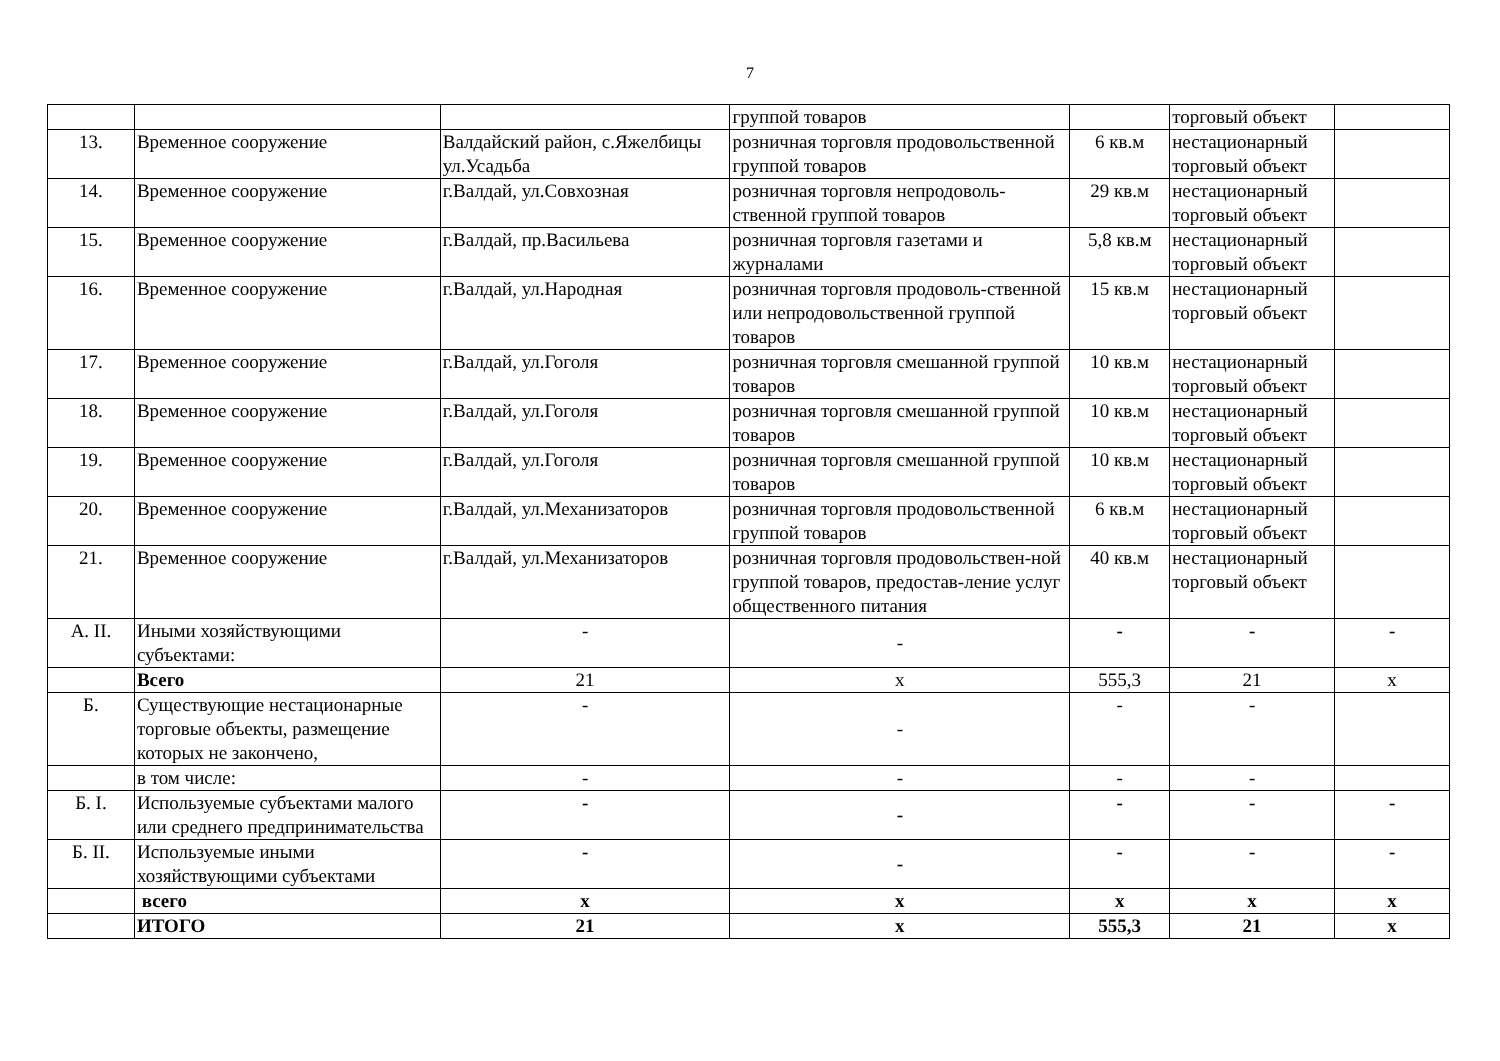7
| | | | группой товаров | | торговый объект | |
| 13. | Временное сооружение | Валдайский район, с.Яжелбицы ул.Усадьба | розничная торговля продовольственной группой товаров | 6 кв.м | нестационарный торговый объект | |
| 14. | Временное сооружение | г.Валдай, ул.Совхозная | розничная торговля непродоволь-ственной группой товаров | 29 кв.м | нестационарный торговый объект | |
| 15. | Временное сооружение | г.Валдай, пр.Васильева | розничная торговля газетами и журналами | 5,8 кв.м | нестационарный торговый объект | |
| 16. | Временное сооружение | г.Валдай, ул.Народная | розничная торговля продоволь-ственной или непродовольственной группой товаров | 15 кв.м | нестационарный торговый объект | |
| 17. | Временное сооружение | г.Валдай, ул.Гоголя | розничная торговля смешанной группой товаров | 10 кв.м | нестационарный торговый объект | |
| 18. | Временное сооружение | г.Валдай, ул.Гоголя | розничная торговля смешанной группой товаров | 10 кв.м | нестационарный торговый объект | |
| 19. | Временное сооружение | г.Валдай, ул.Гоголя | розничная торговля смешанной группой товаров | 10 кв.м | нестационарный торговый объект | |
| 20. | Временное сооружение | г.Валдай, ул.Механизаторов | розничная торговля продовольственной группой товаров | 6 кв.м | нестационарный торговый объект | |
| 21. | Временное сооружение | г.Валдай, ул.Механизаторов | розничная торговля продовольствен-ной группой товаров, предостав-ление услуг общественного питания | 40 кв.м | нестационарный торговый объект | |
| А. II. | Иными хозяйствующими субъектами: | - | - | - | - | - |
| | Всего | 21 | х | 555,3 | 21 | х |
| Б. | Существующие нестационарные торговые объекты, размещение которых не закончено, | - | - | - | - | |
| | в том числе: | - | - | - | - | |
| Б. I. | Используемые субъектами малого или среднего предпринимательства | - | - | - | - | - |
| Б. II. | Используемые иными хозяйствующими субъектами | - | - | - | - | - |
| | всего | х | х | х | х | х |
| | ИТОГО | 21 | х | 555,3 | 21 | х |